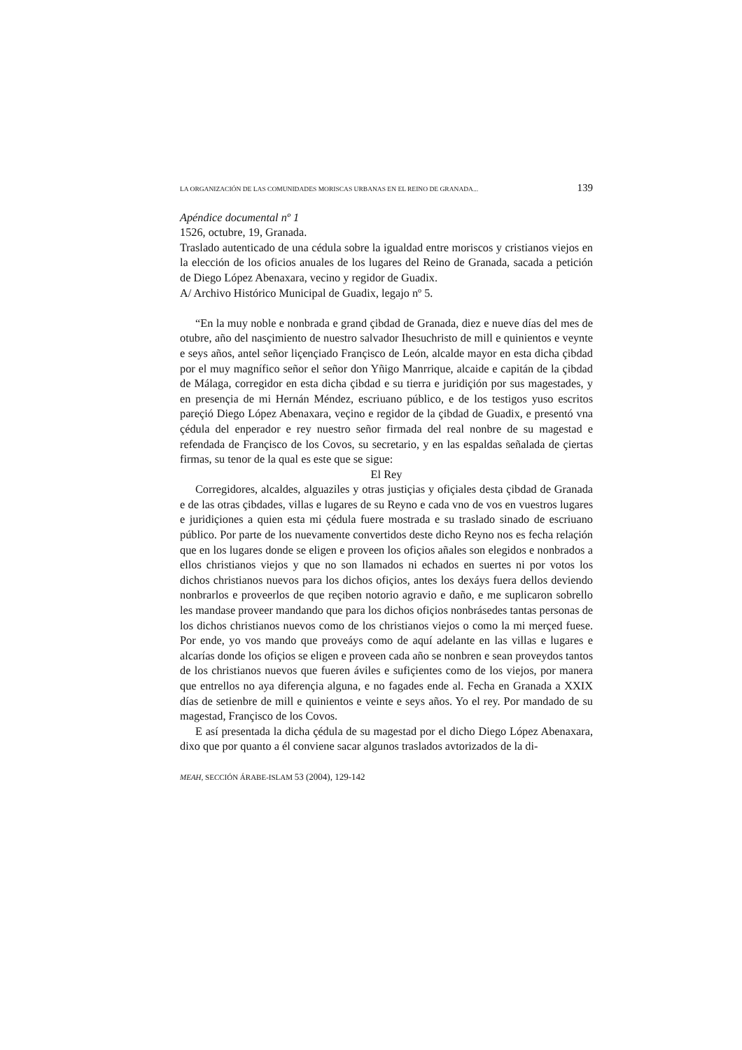LA ORGANIZACIÓN DE LAS COMUNIDADES MORISCAS URBANAS EN EL REINO DE GRANADA... 139
Apéndice documental nº 1
1526, octubre, 19, Granada.
Traslado autenticado de una cédula sobre la igualdad entre moriscos y cristianos viejos en la elección de los oficios anuales de los lugares del Reino de Granada, sacada a petición de Diego López Abenaxara, vecino y regidor de Guadix.
A/ Archivo Histórico Municipal de Guadix, legajo nº 5.
“En la muy noble e nonbrada e grand çibdad de Granada, diez e nueve días del mes de otubre, año del nasçimiento de nuestro salvador Ihesuchristo de mill e quinientos e veynte e seys años, antel señor liçençiado Françisco de León, alcalde mayor en esta dicha çibdad por el muy magnífico señor el señor don Yñigo Manrrique, alcaide e capitán de la çibdad de Málaga, corregidor en esta dicha çibdad e su tierra e juridiçión por sus magestades, y en presençia de mi Hernán Méndez, escriuano público, e de los testigos yuso escritos pareçió Diego López Abenaxara, veçino e regidor de la çibdad de Guadix, e presentó vna çédula del enperador e rey nuestro señor firmada del real nonbre de su magestad e refendada de Françisco de los Covos, su secretario, y en las espaldas señalada de çiertas firmas, su tenor de la qual es este que se sigue:
El Rey
Corregidores, alcaldes, alguaziles y otras justiçias y ofiçiales desta çibdad de Granada e de las otras çibdades, villas e lugares de su Reyno e cada vno de vos en vuestros lugares e juridiçiones a quien esta mi çédula fuere mostrada e su traslado sinado de escriuano público. Por parte de los nuevamente convertidos deste dicho Reyno nos es fecha relaçión que en los lugares donde se eligen e proveen los ofiçios añales son elegidos e nonbrados a ellos christianos viejos y que no son llamados ni echados en suertes ni por votos los dichos christianos nuevos para los dichos ofiçios, antes los dexáys fuera dellos deviendo nonbrarlos e proveerlos de que reçiben notorio agravio e daño, e me suplicaron sobrello les mandase proveer mandando que para los dichos ofiçios nonbrásedes tantas personas de los dichos christianos nuevos como de los christianos viejos o como la mi merçed fuese. Por ende, yo vos mando que proveáys como de aquí adelante en las villas e lugares e alcarías donde los ofiçios se eligen e proveen cada año se nonbren e sean proveydos tantos de los christianos nuevos que fueren áviles e sufiçientes como de los viejos, por manera que entrellos no aya diferençia alguna, e no fagades ende al. Fecha en Granada a XXIX días de setienbre de mill e quinientos e veinte e seys años. Yo el rey. Por mandado de su magestad, Françisco de los Covos.
E así presentada la dicha çédula de su magestad por el dicho Diego López Abenaxara, dixo que por quanto a él conviene sacar algunos traslados avtorizados de la di-
MEAH, SECCIÓN ÁRABE-ISLAM 53 (2004), 129-142